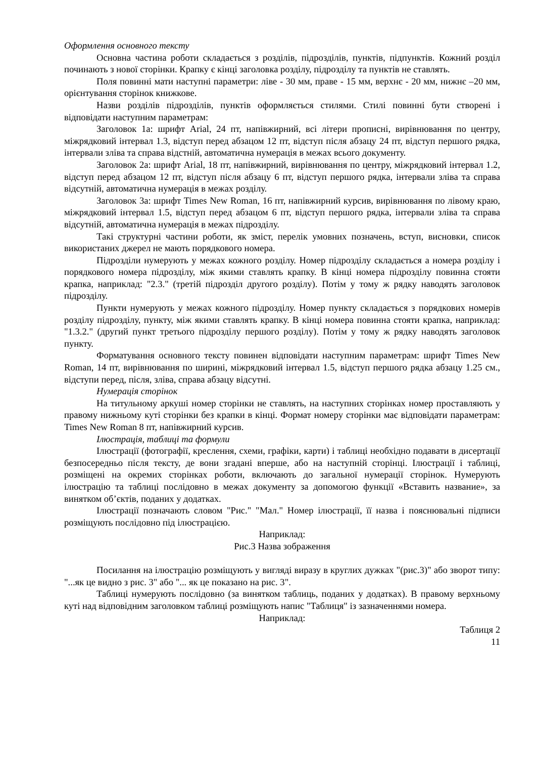Оформлення основного тексту
Основна частина роботи складається з розділів, підрозділів, пунктів, підпунктів. Кожний розділ починають з нової сторінки. Крапку є кінці заголовка розділу, підрозділу та пунктів не ставлять.
Поля повинні мати наступні параметри: ліве - 30 мм, праве - 15 мм, верхнє - 20 мм, нижнє –20 мм, орієнтування сторінок книжкове.
Назви розділів підрозділів, пунктів оформляється стилями. Стилі повинні бути створені і відповідати наступним параметрам:
Заголовок 1а: шрифт Arial, 24 пт, напівжирний, всі літери прописні, вирівнювання по центру, міжрядковий інтервал 1.3, відступ перед абзацом 12 пт, відступ після абзацу 24 пт, відступ першого рядка, інтервали зліва та справа відстній, автоматична нумерація в межах всього документу.
Заголовок 2а: шрифт Arial, 18 пт, напівжирний, вирівнювання по центру, міжрядковий інтервал 1.2, відступ перед абзацом 12 пт, відступ після абзацу 6 пт, відступ першого рядка, інтервали зліва та справа відсутній, автоматична нумерація в межах розділу.
Заголовок 3а: шрифт Times New Roman, 16 пт, напівжирний курсив, вирівнювання по лівому краю, міжрядковий інтервал 1.5, відступ перед абзацом 6 пт, відступ першого рядка, інтервали зліва та справа відсутній, автоматична нумерація в межах підрозділу.
Такі структурні частини роботи, як зміст, перелік умовних позначень, вступ, висновки, список використаних джерел не мають порядкового номера.
Підрозділи нумерують у межах кожного розділу. Номер підрозділу складається а номера розділу і порядкового номера підрозділу, між якими ставлять крапку. В кінці номера підрозділу повинна стояти крапка, наприклад: "2.3." (третій підрозділ другого розділу). Потім у тому ж рядку наводять заголовок підрозділу.
Пункти нумерують у межах кожного підрозділу. Номер пункту складається з порядкових номерів розділу підрозділу, пункту, між якими ставлять крапку. В кінці номера повинна стояти крапка, наприклад: "1.3.2." (другий пункт третього підрозділу першого розділу). Потім у тому ж рядку наводять заголовок пункту.
Форматування основного тексту повинен відповідати наступним параметрам: шрифт Times New Roman, 14 пт, вирівнювання по ширині, міжрядковий інтервал 1.5, відступ першого рядка абзацу 1.25 см., відступи перед, після, зліва, справа абзацу відсутні.
Нумерація сторінок
На титульному аркуші номер сторінки не ставлять, на наступних сторінках номер проставляють у правому нижньому куті сторінки без крапки в кінці. Формат номеру сторінки має відповідати параметрам: Times New Roman 8 пт, напівжирний курсив.
Ілюстрація, таблиці та формули
Ілюстрації (фотографії, креслення, схеми, графіки, карти) і таблиці необхідно подавати в дисертації безпосередньо після тексту, де вони згадані вперше, або на наступній сторінці. Ілюстрації і таблиці, розміщені на окремих сторінках роботи, включають до загальної нумерації сторінок. Нумерують ілюстрацію та таблиці послідовно в межах документу за допомогою функції «Вставить название», за винятком об’єктів, поданих у додатках.
Ілюстрації позначають словом "Рис." "Мал." Номер ілюстрації, її назва і пояснювальні підписи розміщують послідовно під ілюстрацією.
Наприклад:
Рис.3 Назва зображення
Посилання на ілюстрацію розміщують у вигляді виразу в круглих дужках "(рис.3)" або зворот типу: "...як це видно з рис. 3" або "... як це показано на рис. 3".
Таблиці нумерують послідовно (за винятком таблиць, поданих у додатках). В правому верхньому куті над відповідним заголовком таблиці розміщують напис "Таблиця" із зазначеннями номера.
Наприклад:
Таблиця 2
11